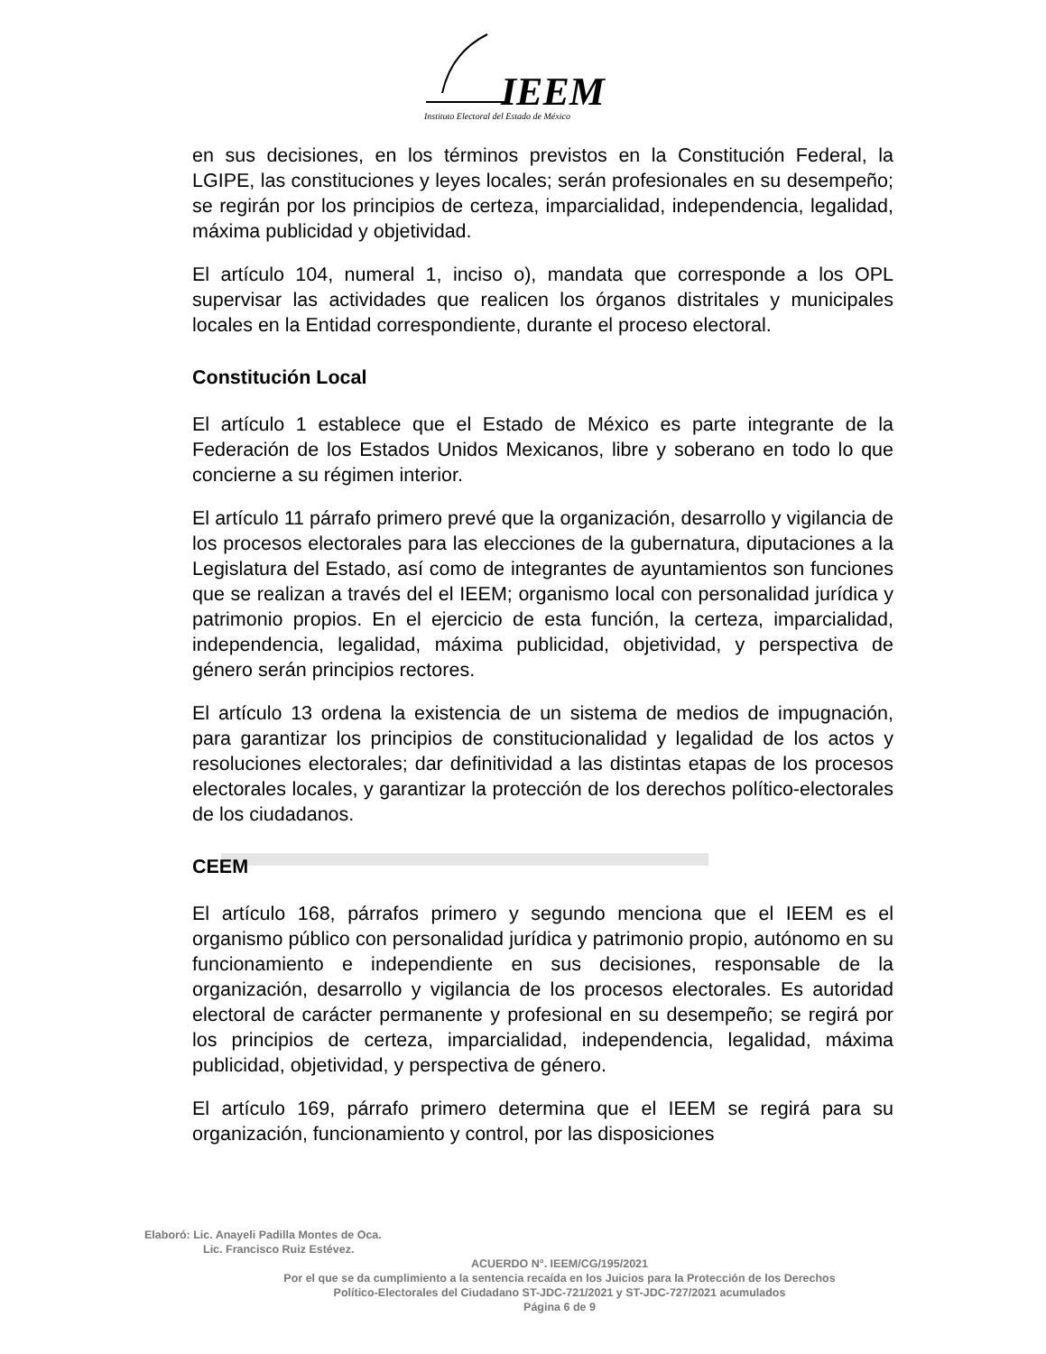IEEM
Instituto Electoral del Estado de México
en sus decisiones, en los términos previstos en la Constitución Federal, la LGIPE, las constituciones y leyes locales; serán profesionales en su desempeño; se regirán por los principios de certeza, imparcialidad, independencia, legalidad, máxima publicidad y objetividad.
El artículo 104, numeral 1, inciso o), mandata que corresponde a los OPL supervisar las actividades que realicen los órganos distritales y municipales locales en la Entidad correspondiente, durante el proceso electoral.
Constitución Local
El artículo 1 establece que el Estado de México es parte integrante de la Federación de los Estados Unidos Mexicanos, libre y soberano en todo lo que concierne a su régimen interior.
El artículo 11 párrafo primero prevé que la organización, desarrollo y vigilancia de los procesos electorales para las elecciones de la gubernatura, diputaciones a la Legislatura del Estado, así como de integrantes de ayuntamientos son funciones que se realizan a través del el IEEM; organismo local con personalidad jurídica y patrimonio propios. En el ejercicio de esta función, la certeza, imparcialidad, independencia, legalidad, máxima publicidad, objetividad, y perspectiva de género serán principios rectores.
El artículo 13 ordena la existencia de un sistema de medios de impugnación, para garantizar los principios de constitucionalidad y legalidad de los actos y resoluciones electorales; dar definitividad a las distintas etapas de los procesos electorales locales, y garantizar la protección de los derechos político-electorales de los ciudadanos.
CEEM
El artículo 168, párrafos primero y segundo menciona que el IEEM es el organismo público con personalidad jurídica y patrimonio propio, autónomo en su funcionamiento e independiente en sus decisiones, responsable de la organización, desarrollo y vigilancia de los procesos electorales. Es autoridad electoral de carácter permanente y profesional en su desempeño; se regirá por los principios de certeza, imparcialidad, independencia, legalidad, máxima publicidad, objetividad, y perspectiva de género.
El artículo 169, párrafo primero determina que el IEEM se regirá para su organización, funcionamiento y control, por las disposiciones
Elaboró: Lic. Anayeli Padilla Montes de Oca.
Lic. Francisco Ruiz Estévez.
ACUERDO N°. IEEM/CG/195/2021
Por el que se da cumplimiento a la sentencia recaída en los Juicios para la Protección de los Derechos
Político-Electorales del Ciudadano ST-JDC-721/2021 y ST-JDC-727/2021 acumulados
Página 6 de 9